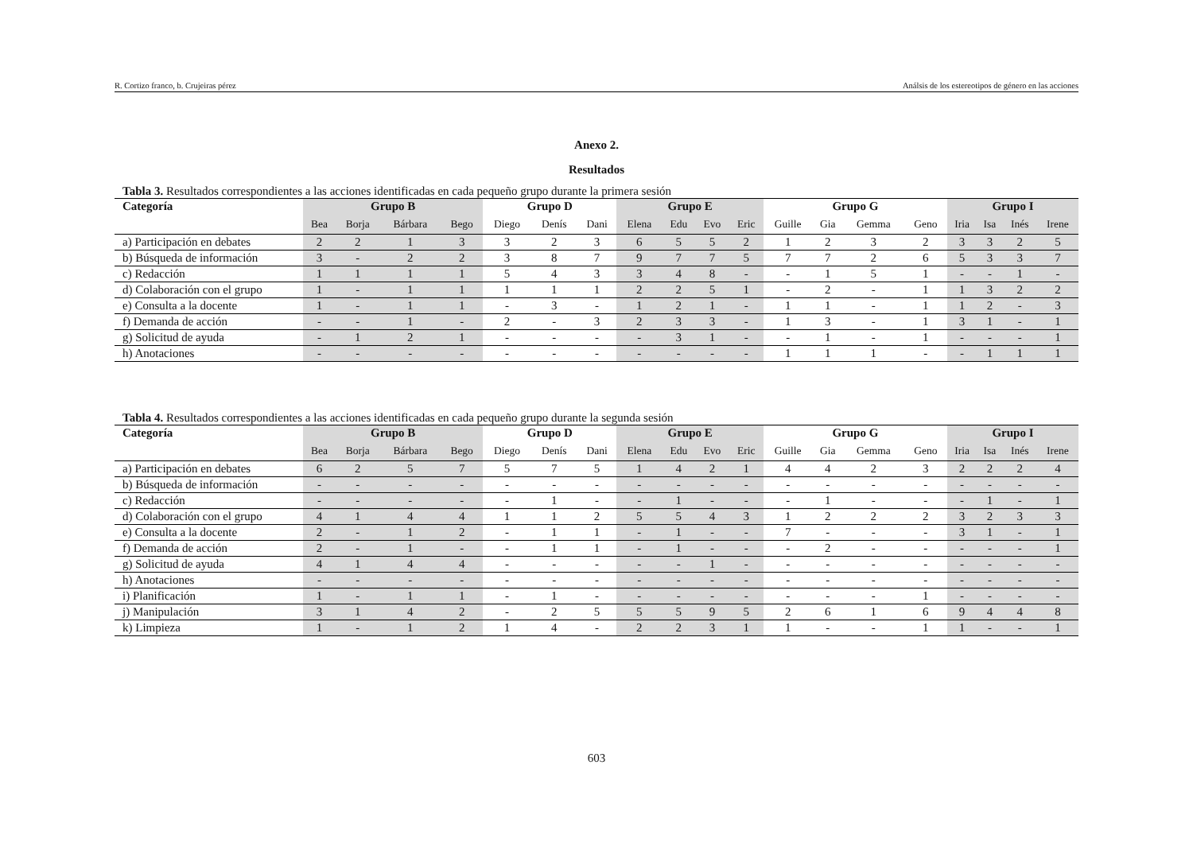R. Cortizo franco, b. Crujeiras pérez Análsis de los estereotipos de género en las acciones
Anexo 2.
Resultados
Tabla 3. Resultados correspondientes a las acciones identificadas en cada pequeño grupo durante la primera sesión
| Categoría | Grupo B | | | | Grupo D | | | Grupo E | | | | Grupo G | | | | Grupo I | | | |
| --- | --- | --- | --- | --- | --- | --- | --- | --- | --- | --- | --- | --- | --- | --- | --- | --- | --- | --- | --- |
| | Bea | Borja | Bárbara | Bego | Diego | Denís | Dani | Elena | Edu | Evo | Eric | Guille | Gia | Gemma | Geno | Iria | Isa | Inés | Irene |
| a) Participación en debates | 2 | 2 | 1 | 3 | 3 | 2 | 3 | 6 | 5 | 5 | 2 | 1 | 2 | 3 | 2 | 3 | 3 | 2 | 5 |
| b) Búsqueda de información | 3 | - | 2 | 2 | 3 | 8 | 7 | 9 | 7 | 7 | 5 | 7 | 7 | 2 | 6 | 5 | 3 | 3 | 7 |
| c) Redacción | 1 | 1 | 1 | 1 | 5 | 4 | 3 | 3 | 4 | 8 | - | - | 1 | 5 | 1 | - | - | 1 | - |
| d) Colaboración con el grupo | 1 | - | 1 | 1 | 1 | 1 | 1 | 2 | 2 | 5 | 1 | - | 2 | - | 1 | 1 | 3 | 2 | 2 |
| e) Consulta a la docente | 1 | - | 1 | 1 | - | 3 | - | 1 | 2 | 1 | - | 1 | 1 | - | 1 | 1 | 2 | - | 3 |
| f) Demanda de acción | - | - | 1 | - | 2 | - | 3 | 2 | 3 | 3 | - | 1 | 3 | - | 1 | 3 | 1 | - | 1 |
| g) Solicitud de ayuda | - | 1 | 2 | 1 | - | - | - | - | 3 | 1 | - | - | 1 | - | 1 | - | - | - | 1 |
| h) Anotaciones | - | - | - | - | - | - | - | - | - | - | - | 1 | 1 | 1 | - | - | 1 | 1 | 1 |
Tabla 4. Resultados correspondientes a las acciones identificadas en cada pequeño grupo durante la segunda sesión
| Categoría | Grupo B | | | | Grupo D | | | Grupo E | | | | Grupo G | | | | Grupo I | | | |
| --- | --- | --- | --- | --- | --- | --- | --- | --- | --- | --- | --- | --- | --- | --- | --- | --- | --- | --- | --- |
| | Bea | Borja | Bárbara | Bego | Diego | Denís | Dani | Elena | Edu | Evo | Eric | Guille | Gia | Gemma | Geno | Iria | Isa | Inés | Irene |
| a) Participación en debates | 6 | 2 | 5 | 7 | 5 | 7 | 5 | 1 | 4 | 2 | 1 | 4 | 4 | 2 | 3 | 2 | 2 | 2 | 4 |
| b) Búsqueda de información | - | - | - | - | - | - | - | - | - | - | - | - | - | - | - | - | - | - | - |
| c) Redacción | - | - | - | - | - | 1 | - | - | 1 | - | - | - | 1 | - | - | - | 1 | - | 1 |
| d) Colaboración con el grupo | 4 | 1 | 4 | 4 | 1 | 1 | 2 | 5 | 5 | 4 | 3 | 1 | 2 | 2 | 2 | 3 | 2 | 3 | 3 |
| e) Consulta a la docente | 2 | - | 1 | 2 | - | 1 | 1 | - | 1 | - | - | 7 | - | - | - | 3 | 1 | - | 1 |
| f) Demanda de acción | 2 | - | 1 | - | - | 1 | 1 | - | 1 | - | - | - | 2 | - | - | - | - | - | 1 |
| g) Solicitud de ayuda | 4 | 1 | 4 | 4 | - | - | - | - | - | 1 | - | - | - | - | - | - | - | - | - |
| h) Anotaciones | - | - | - | - | - | - | - | - | - | - | - | - | - | - | - | - | - | - | - |
| i) Planificación | 1 | - | 1 | 1 | - | 1 | - | - | - | - | - | - | - | - | 1 | - | - | - | - |
| j) Manipulación | 3 | 1 | 4 | 2 | - | 2 | 5 | 5 | 5 | 9 | 5 | 2 | 6 | 1 | 6 | 9 | 4 | 4 | 8 |
| k) Limpieza | 1 | - | 1 | 2 | 1 | 4 | - | 2 | 2 | 3 | 1 | 1 | - | - | 1 | 1 | - | - | 1 |
603